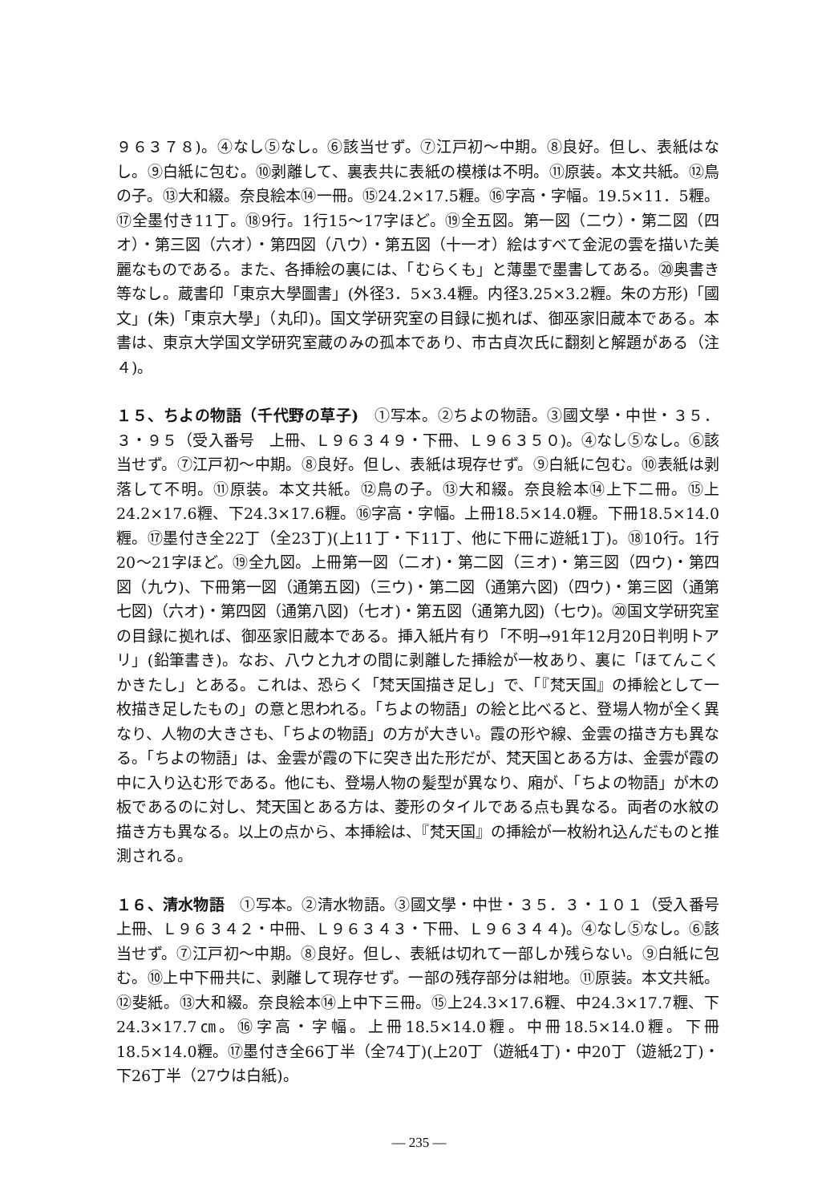９６３７８)。④なし⑤なし。⑥該当せず。⑦江戸初～中期。⑧良好。但し、表紙はなし。⑨白紙に包む。⑩剥離して、裏表共に表紙の模様は不明。⑪原装。本文共紙。⑫鳥の子。⑬大和綴。奈良絵本⑭一冊。⑮24.2×17.5糎。⑯字高・字幅。19.5×11．5糎。⑰全墨付き11丁。⑱9行。1行15～17字ほど。⑲全五図。第一図（二ウ）・第二図（四オ）・第三図（六オ）・第四図（八ウ）・第五図（十一オ）絵はすべて金泥の雲を描いた美麗なものである。また、各挿絵の裏には、「むらくも」と薄墨で墨書してある。⑳奥書き等なし。蔵書印「東京大學圖書」(外径3．5×3.4糎。内径3.25×3.2糎。朱の方形)「國文」(朱)「東京大學」（丸印)。国文学研究室の目録に拠れば、御巫家旧蔵本である。本書は、東京大学国文学研究室蔵のみの孤本であり、市古貞次氏に翻刻と解題がある（注４)。
１５、ちよの物語（千代野の草子)　①写本。②ちよの物語。③國文學・中世・３５．３・９５（受入番号　上冊、Ｌ９６３４９・下冊、Ｌ９６３５０)。④なし⑤なし。⑥該当せず。⑦江戸初～中期。⑧良好。但し、表紙は現存せず。⑨白紙に包む。⑩表紙は剥落して不明。⑪原装。本文共紙。⑫鳥の子。⑬大和綴。奈良絵本⑭上下二冊。⑮上24.2×17.6糎、下24.3×17.6糎。⑯字高・字幅。上冊18.5×14.0糎。下冊18.5×14.0糎。⑰墨付き全22丁（全23丁)(上11丁・下11丁、他に下冊に遊紙1丁)。⑱10行。1行20～21字ほど。⑲全九図。上冊第一図（二オ)・第二図（三オ)・第三図（四ウ)・第四図（九ウ)、下冊第一図（通第五図)（三ウ)・第二図（通第六図)（四ウ)・第三図（通第七図)（六オ)・第四図（通第八図)（七オ)・第五図（通第九図)（七ウ)。⑳国文学研究室の目録に拠れば、御巫家旧蔵本である。挿入紙片有り「不明→91年12月20日判明トアリ」(鉛筆書き)。なお、八ウと九オの間に剥離した挿絵が一枚あり、裏に「ほてんこくかきたし」とある。これは、恐らく「梵天国描き足し」で、「『梵天国』の挿絵として一枚描き足したもの」の意と思われる。「ちよの物語」の絵と比べると、登場人物が全く異なり、人物の大きさも、「ちよの物語」の方が大きい。霞の形や線、金雲の描き方も異なる。「ちよの物語」は、金雲が霞の下に突き出た形だが、梵天国とある方は、金雲が霞の中に入り込む形である。他にも、登場人物の髪型が異なり、廂が、「ちよの物語」が木の板であるのに対し、梵天国とある方は、菱形のタイルである点も異なる。両者の水紋の描き方も異なる。以上の点から、本挿絵は、『梵天国』の挿絵が一枚紛れ込んだものと推測される。
１６、清水物語　①写本。②清水物語。③國文學・中世・３５．３・１０１（受入番号　上冊、Ｌ９６３４２・中冊、Ｌ９６３４３・下冊、Ｌ９６３４４)。④なし⑤なし。⑥該当せず。⑦江戸初～中期。⑧良好。但し、表紙は切れて一部しか残らない。⑨白紙に包む。⑩上中下冊共に、剥離して現存せず。一部の残存部分は紺地。⑪原装。本文共紙。⑫斐紙。⑬大和綴。奈良絵本⑭上中下三冊。⑮上24.3×17.6糎、中24.3×17.7糎、下24.3×17.7㎝。⑯字高・字幅。上冊18.5×14.0糎。中冊18.5×14.0糎。下冊18.5×14.0糎。⑰墨付き全66丁半（全74丁)(上20丁（遊紙4丁)・中20丁（遊紙2丁)・下26丁半（27ウは白紙)。
— 235 —